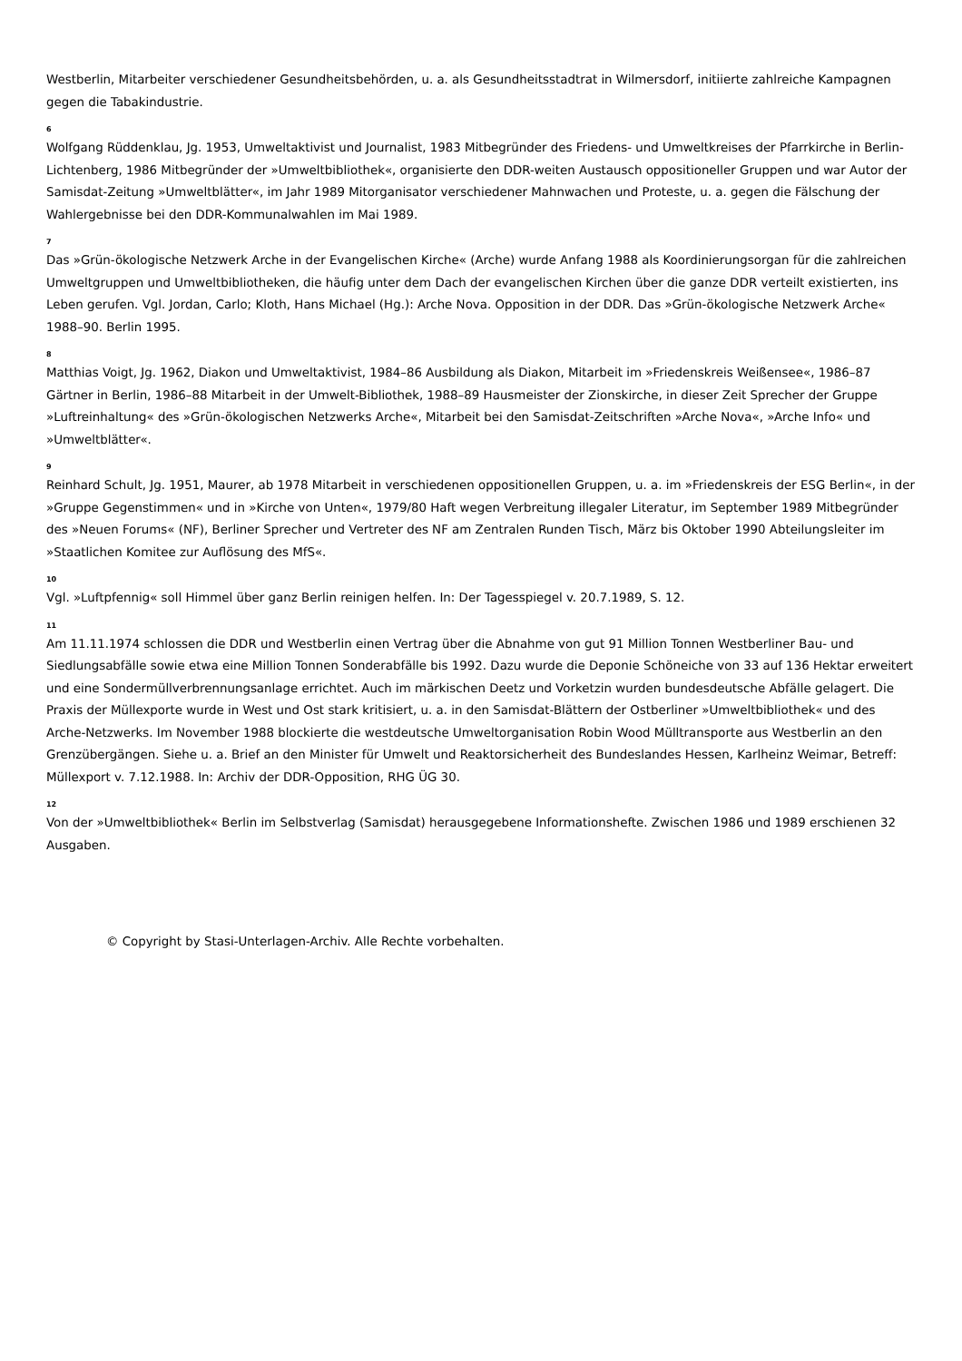Westberlin, Mitarbeiter verschiedener Gesundheitsbehörden, u. a. als Gesundheitsstadtrat in Wilmersdorf, initiierte zahlreiche Kampagnen gegen die Tabakindustrie.
6
Wolfgang Rüddenklau, Jg. 1953, Umweltaktivist und Journalist, 1983 Mitbegründer des Friedens- und Umweltkreises der Pfarrkirche in Berlin-Lichtenberg, 1986 Mitbegründer der »Umweltbibliothek«, organisierte den DDR-weiten Austausch oppositioneller Gruppen und war Autor der Samisdat-Zeitung »Umweltblätter«, im Jahr 1989 Mitorganisator verschiedener Mahnwachen und Proteste, u. a. gegen die Fälschung der Wahlergebnisse bei den DDR-Kommunalwahlen im Mai 1989.
7
Das »Grün-ökologische Netzwerk Arche in der Evangelischen Kirche« (Arche) wurde Anfang 1988 als Koordinierungsorgan für die zahlreichen Umweltgruppen und Umweltbibliotheken, die häufig unter dem Dach der evangelischen Kirchen über die ganze DDR verteilt existierten, ins Leben gerufen. Vgl. Jordan, Carlo; Kloth, Hans Michael (Hg.): Arche Nova. Opposition in der DDR. Das »Grün-ökologische Netzwerk Arche« 1988–90. Berlin 1995.
8
Matthias Voigt, Jg. 1962, Diakon und Umweltaktivist, 1984–86 Ausbildung als Diakon, Mitarbeit im »Friedenskreis Weißensee«, 1986–87 Gärtner in Berlin, 1986–88 Mitarbeit in der Umwelt-Bibliothek, 1988–89 Hausmeister der Zionskirche, in dieser Zeit Sprecher der Gruppe »Luftreinhaltung« des »Grün-ökologischen Netzwerks Arche«, Mitarbeit bei den Samisdat-Zeitschriften »Arche Nova«, »Arche Info« und »Umweltblätter«.
9
Reinhard Schult, Jg. 1951, Maurer, ab 1978 Mitarbeit in verschiedenen oppositionellen Gruppen, u. a. im »Friedenskreis der ESG Berlin«, in der »Gruppe Gegenstimmen« und in »Kirche von Unten«, 1979/80 Haft wegen Verbreitung illegaler Literatur, im September 1989 Mitbegründer des »Neuen Forums« (NF), Berliner Sprecher und Vertreter des NF am Zentralen Runden Tisch, März bis Oktober 1990 Abteilungsleiter im »Staatlichen Komitee zur Auflösung des MfS«.
10
Vgl. »Luftpfennig« soll Himmel über ganz Berlin reinigen helfen. In: Der Tagesspiegel v. 20.7.1989, S. 12.
11
Am 11.11.1974 schlossen die DDR und Westberlin einen Vertrag über die Abnahme von gut 91 Million Tonnen Westberliner Bau- und Siedlungsabfälle sowie etwa eine Million Tonnen Sonderabfälle bis 1992. Dazu wurde die Deponie Schöneiche von 33 auf 136 Hektar erweitert und eine Sondermüllverbrennungsanlage errichtet. Auch im märkischen Deetz und Vorketzin wurden bundesdeutsche Abfälle gelagert. Die Praxis der Müllexporte wurde in West und Ost stark kritisiert, u. a. in den Samisdat-Blättern der Ostberliner »Umweltbibliothek« und des Arche-Netzwerks. Im November 1988 blockierte die westdeutsche Umweltorganisation Robin Wood Mülltransporte aus Westberlin an den Grenzübergängen. Siehe u. a. Brief an den Minister für Umwelt und Reaktorsicherheit des Bundeslandes Hessen, Karlheinz Weimar, Betreff: Müllexport v. 7.12.1988. In: Archiv der DDR-Opposition, RHG ÜG 30.
12
Von der »Umweltbibliothek« Berlin im Selbstverlag (Samisdat) herausgegebene Informationshefte. Zwischen 1986 und 1989 erschienen 32 Ausgaben.
© Copyright by Stasi-Unterlagen-Archiv. Alle Rechte vorbehalten.